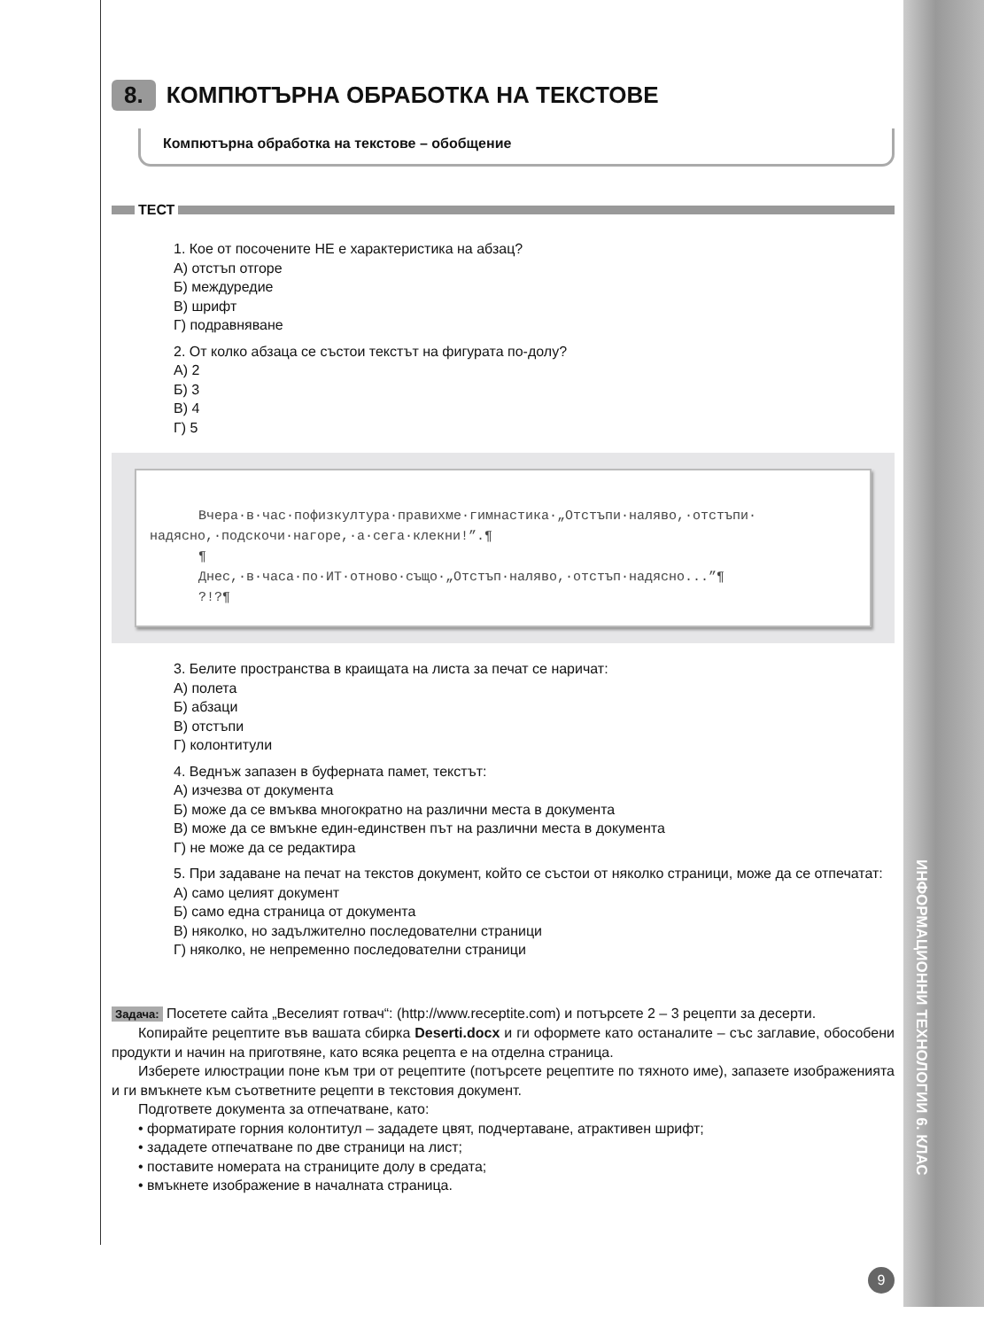ИНФОРМАЦИОННИ ТЕХНОЛОГИИ 6. КЛАС
8. КОМПЮТЪРНА ОБРАБОТКА НА ТЕКСТОВЕ
Компютърна обработка на текстове – обобщение
ТЕСТ
1. Кое от посочените НЕ е характеристика на абзац?
А) отстъп отгоре
Б) междуредие
В) шрифт
Г) подравняване
2. От колко абзаца се състои текстът на фигурата по-долу?
А) 2
Б) 3
В) 4
Г) 5
Вчера·в·час·пофизкултура·правихме·гимнастика·„Отстъпи·наляво,·отстъпи· надясно,·подскочи·нагоре,·а·сега·клекни!”.¶
¶
Днес,·в·часа·по·ИТ·отново·също·„Отстъп·наляво,·отстъп·надясно...”¶
?!?¶
3. Белите пространства в краищата на листа за печат се наричат:
А) полета
Б) абзаци
В) отстъпи
Г) колонтитули
4. Веднъж запазен в буферната памет, текстът:
А) изчезва от документа
Б) може да се вмъква многократно на различни места в документа
В) може да се вмъкне един-единствен път на различни места в документа
Г) не може да се редактира
5. При задаване на печат на текстов документ, който се състои от няколко страници, може да се отпечатат:
А) само целият документ
Б) само една страница от документа
В) няколко, но задължително последователни страници
Г) няколко, не непременно последователни страници
Задача: Посетете сайта „Веселият готвач“: (http://www.receptite.com) и потърсете 2 – 3 рецепти за десерти.
Копирайте рецептите във вашата сбирка Deserti.docx и ги оформете като останалите – със заглавие, обособени продукти и начин на приготвяне, като всяка рецепта е на отделна страница.
Изберете илюстрации поне към три от рецептите (потърсете рецептите по тяхното име), запазете изображенията и ги вмъкнете към съответните рецепти в текстовия документ.
Подгответе документа за отпечатване, като:
• форматирате горния колонтитул – зададете цвят, подчертаване, атрактивен шрифт;
• зададете отпечатване по две страници на лист;
• поставите номерата на страниците долу в средата;
• вмъкнете изображение в началната страница.
9